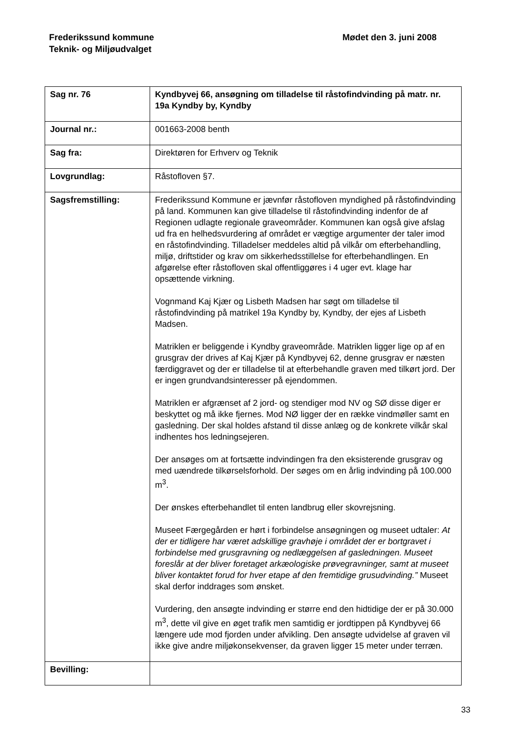Frederikssund kommune
Teknik- og Miljøudvalget
Mødet den 3. juni 2008
| Sag nr. 76 | Kyndbyvej 66, ansøgning om tilladelse til råstofindvinding på matr. nr. 19a Kyndby by, Kyndby |
| Journal nr.: | 001663-2008 benth |
| Sag fra: | Direktøren for Erhverv og Teknik |
| Lovgrundlag: | Råstofloven §7. |
| Sagsfremstilling: | Frederikssund Kommune er jævnfør råstofloven myndighed på råstofindvinding på land. Kommunen kan give tilladelse til råstofindvinding indenfor de af Regionen udlagte regionale graveområder. Kommunen kan også give afslag ud fra en helhedsvurdering af området er vægtige argumenter der taler imod en råstofindvinding. Tilladelser meddeles altid på vilkår om efterbehandling, miljø, driftstider og krav om sikkerhedsstillelse for efterbehandlingen. En afgørelse efter råstofloven skal offentliggøres i 4 uger evt. klage har opsættende virkning. Vognmand Kaj Kjær og Lisbeth Madsen har søgt om tilladelse til råstofindvinding på matrikel 19a Kyndby by, Kyndby, der ejes af Lisbeth Madsen. Matriklen er beliggende i Kyndby graveområde. Matriklen ligger lige op af en grusgrav der drives af Kaj Kjær på Kyndbyvej 62, denne grusgrav er næsten færdiggravet og der er tilladelse til at efterbehandle graven med tilkørt jord. Der er ingen grundvandsinteresser på ejendommen. Matriklen er afgrænset af 2 jord- og stendiger mod NV og SØ disse diger er beskyttet og må ikke fjernes. Mod NØ ligger der en række vindmøller samt en gasledning. Der skal holdes afstand til disse anlæg og de konkrete vilkår skal indhentes hos ledningsejeren. Der ansøges om at fortsætte indvindingen fra den eksisterende grusgrav og med uændrede tilkørselsforhold. Der søges om en årlig indvinding på 100.000 m<sup>3</sup>. Der ønskes efterbehandlet til enten landbrug eller skovrejsning. Museet Færgegården er hørt i forbindelse ansøgningen og museet udtaler: At der er tidligere har været adskillige gravhøje i området der er bortgravet i forbindelse med grusgravning og nedlæggelsen af gasledningen. Museet foreslår at der bliver foretaget arkæologiske prøvegravninger, samt at museet bliver kontaktet forud for hver etape af den fremtidige grusudvinding.” Museet skal derfor inddrages som ønsket. Vurdering, den ansøgte indvinding er større end den hidtidige der er på 30.000 m<sup>3</sup>, dette vil give en øget trafik men samtidig er jordtippen på Kyndbyvej 66 længere ude mod fjorden under afvikling. Den ansøgte udvidelse af graven vil ikke give andre miljøkonsekvenser, da graven ligger 15 meter under terræn. |
| Bevilling: | |
33